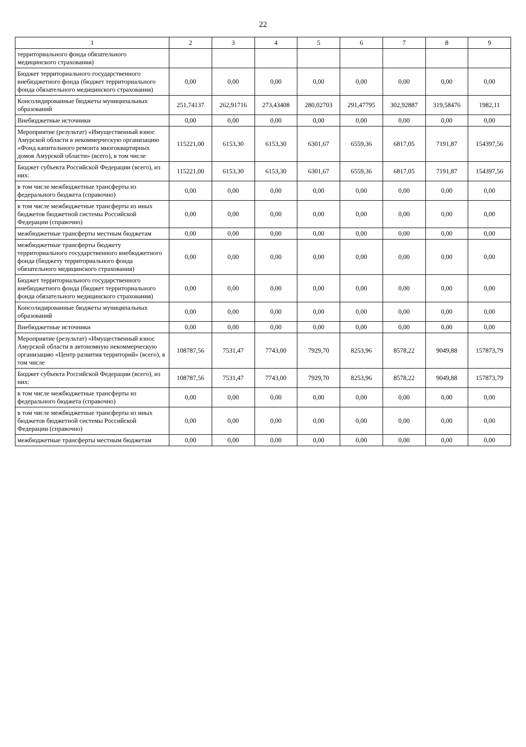22
| 1 | 2 | 3 | 4 | 5 | 6 | 7 | 8 | 9 |
| --- | --- | --- | --- | --- | --- | --- | --- | --- |
| территориального фонда обязательного медицинского страхования) | | | | | | | | |
| Бюджет территориального государственного внебюджетного фонда (бюджет территориального фонда обязательного медицинского страхования) | 0,00 | 0,00 | 0,00 | 0,00 | 0,00 | 0,00 | 0,00 | 0,00 |
| Консолидированные бюджеты муниципальных образований | 251,74137 | 262,91716 | 273,43408 | 280,02703 | 291,47795 | 302,92887 | 319,58476 | 1982,11 |
| Внебюджетные источники | 0,00 | 0,00 | 0,00 | 0,00 | 0,00 | 0,00 | 0,00 | 0,00 |
| Мероприятие (результат) «Имущественный взнос Амурской области в некоммерческую организацию «Фонд капитального ремонта многоквартирных домов Амурской области» (всего), в том числе | 115221,00 | 6153,30 | 6153,30 | 6301,67 | 6559,36 | 6817,05 | 7191,87 | 154397,56 |
| Бюджет субъекта Российской Федерации (всего), из них: | 115221,00 | 6153,30 | 6153,30 | 6301,67 | 6559,36 | 6817,05 | 7191,87 | 154397,56 |
| в том числе межбюджетные трансферты из федерального бюджета (справочно) | 0,00 | 0,00 | 0,00 | 0,00 | 0,00 | 0,00 | 0,00 | 0,00 |
| в том числе межбюджетные трансферты из иных бюджетов бюджетной системы Российской Федерации (справочно) | 0,00 | 0,00 | 0,00 | 0,00 | 0,00 | 0,00 | 0,00 | 0,00 |
| межбюджетные трансферты местным бюджетам | 0,00 | 0,00 | 0,00 | 0,00 | 0,00 | 0,00 | 0,00 | 0,00 |
| межбюджетные трансферты бюджету территориального государственного внебюджетного фонда (бюджету территориального фонда обязательного медицинского страхования) | 0,00 | 0,00 | 0,00 | 0,00 | 0,00 | 0,00 | 0,00 | 0,00 |
| Бюджет территориального государственного внебюджетного фонда (бюджет территориального фонда обязательного медицинского страхования) | 0,00 | 0,00 | 0,00 | 0,00 | 0,00 | 0,00 | 0,00 | 0,00 |
| Консолидированные бюджеты муниципальных образований | 0,00 | 0,00 | 0,00 | 0,00 | 0,00 | 0,00 | 0,00 | 0,00 |
| Внебюджетные источники | 0,00 | 0,00 | 0,00 | 0,00 | 0,00 | 0,00 | 0,00 | 0,00 |
| Мероприятие (результат) «Имущественный взнос Амурской области в автономную некоммерческую организацию «Центр развития территорий» (всего), в том числе | 108787,56 | 7531,47 | 7743,00 | 7929,70 | 8253,96 | 8578,22 | 9049,88 | 157873,79 |
| Бюджет субъекта Российской Федерации (всего), из них: | 108787,56 | 7531,47 | 7743,00 | 7929,70 | 8253,96 | 8578,22 | 9049,88 | 157873,79 |
| в том числе межбюджетные трансферты из федерального бюджета (справочно) | 0,00 | 0,00 | 0,00 | 0,00 | 0,00 | 0,00 | 0,00 | 0,00 |
| в том числе межбюджетные трансферты из иных бюджетов бюджетной системы Российской Федерации (справочно) | 0,00 | 0,00 | 0,00 | 0,00 | 0,00 | 0,00 | 0,00 | 0,00 |
| межбюджетные трансферты местным бюджетам | 0,00 | 0,00 | 0,00 | 0,00 | 0,00 | 0,00 | 0,00 | 0,00 |